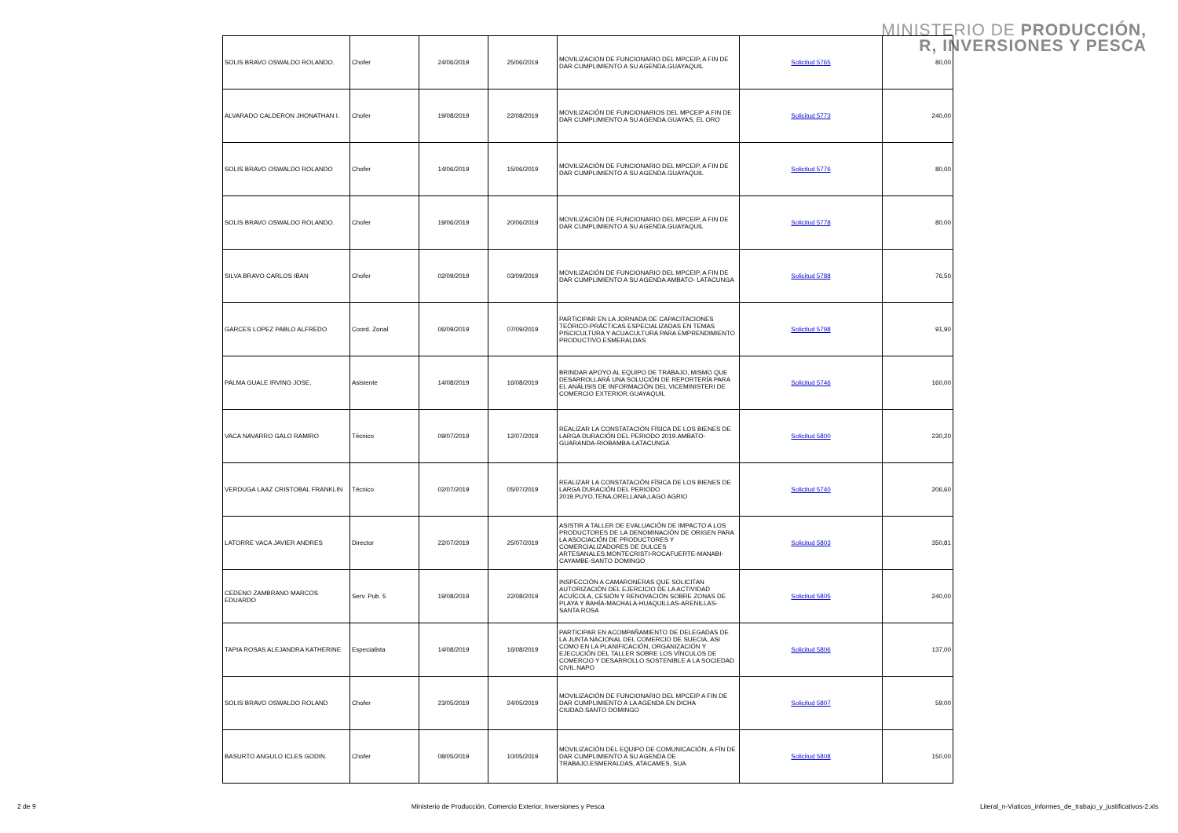MINISTERIO DE PRODUCCIÓN,
R, INVERSIONES Y PESCA
| SOLIS BRAVO OSWALDO ROLANDO. | Chofer | 24/06/2019 | 25/06/2019 | MOVILIZACIÓN DE FUNCIONARIO DEL MPCEIP, A FIN DE DAR CUMPLIMIENTO A SU AGENDA.GUAYAQUIL | Solicitud 5765 | 80,00 |
| ALVARADO CALDERON JHONATHAN I. | Chofer | 19/08/2019 | 22/08/2019 | MOVILIZACIÓN DE FUNCIONARIOS DEL MPCEIP A FIN DE DAR CUMPLIMIENTO A SU AGENDA.GUAYAS, EL ORO | Solicitud 5773 | 240,00 |
| SOLIS BRAVO OSWALDO ROLANDO | Chofer | 14/06/2019 | 15/06/2019 | MOVILIZACIÓN DE FUNCIONARIO DEL MPCEIP, A FIN DE DAR CUMPLIMIENTO A SU AGENDA.GUAYAQUIL | Solicitud 5776 | 80,00 |
| SOLIS BRAVO OSWALDO ROLANDO. | Chofer | 19/06/2019 | 20/06/2019 | MOVILIZACIÓN DE FUNCIONARIO DEL MPCEIP, A FIN DE DAR CUMPLIMIENTO A SU AGENDA.GUAYAQUIL | Solicitud 5778 | 80,00 |
| SILVA BRAVO CARLOS IBAN | Chofer | 02/09/2019 | 03/09/2019 | MOVILIZACIÓN DE FUNCIONARIO DEL MPCEIP, A FIN DE DAR CUMPLIMIENTO A SU AGENDA AMBATO- LATACUNGA | Solicitud 5788 | 76,50 |
| GARCES LOPEZ PABLO ALFREDO | Coord. Zonal | 06/09/2019 | 07/09/2019 | PARTICIPAR EN LA JORNADA DE CAPACITACIONES TEÓRICO-PRÁCTICAS ESPECIALIZADAS EN TEMAS PISCICULTURA Y ACUACULTURA PARA EMPRENDIMIENTO PRODUCTIVO.ESMERALDAS | Solicitud 5798 | 91,90 |
| PALMA GUALE IRVING JOSE, | Asistente | 14/08/2019 | 16/08/2019 | BRINDAR APOYO AL EQUIPO DE TRABAJO, MISMO QUE DESARROLLARÁ UNA SOLUCIÓN DE REPORTERÍA PARA EL ANÁLISIS DE INFORMACIÓN DEL VICEMINISTERI DE COMERCIO EXTERIOR.GUAYAQUIL | Solicitud 5746 | 160,00 |
| VACA NAVARRO GALO RAMIRO | Técnico | 09/07/2019 | 12/07/2019 | REALIZAR LA CONSTATACIÓN FÍSICA DE LOS BIENES DE LARGA DURACIÓN DEL PERIODO 2019.AMBATO-GUARANDA-RIOBAMBA-LATACUNGA | Solicitud 5800 | 230,20 |
| VERDUGA LAAZ CRISTOBAL FRANKLIN | Técnico | 02/07/2019 | 05/07/2019 | REALIZAR LA CONSTATACIÓN FÍSICA DE LOS BIENES DE LARGA DURACIÓN DEL PERIODO 2019.PUYO,TENA,ORELLANA,LAGO AGRIO | Solicitud 5740 | 206,60 |
| LATORRE VACA JAVIER ANDRES | Director | 22/07/2019 | 25/07/2019 | ASISTIR A TALLER DE EVALUACIÓN DE IMPACTO A LOS PRODUCTORES DE LA DENOMINACIÓN DE ORIGEN PARA LA ASOCIACIÓN DE PRODUCTORES Y COMERCIALIZADORES DE DULCES ARTESANALES.MONTECRISTI-ROCAFUERTE-MANABI-CAYAMBE-SANTO DOMINGO | Solicitud 5803 | 350,81 |
| CEDENO ZAMBRANO MARCOS EDUARDO | Serv. Pub. 5 | 19/08/2019 | 22/08/2019 | INSPECCIÓN A CAMARONERAS QUE SOLICITAN AUTORIZACIÓN DEL EJERCICIO DE LA ACTIVIDAD ACUÍCOLA, CESIÓN Y RENOVACIÓN SOBRE ZONAS DE PLAYA Y BAHÍA-MACHALA-HUAQUILLAS-ARENILLAS-SANTA ROSA | Solicitud 5805 | 240,00 |
| TAPIA ROSAS ALEJANDRA KATHERINE | Especialista | 14/08/2019 | 16/08/2019 | PARTICIPAR EN ACOMPAÑAMIENTO DE DELEGADAS DE LA JUNTA NACIONAL DEL COMERCIO DE SUECIA, ASI COMO EN LA PLANIFICACIÓN, ORGANIZACIÓN Y EJECUCIÓN DEL TALLER SOBRE LOS VÍNCULOS DE COMERCIO Y DESARROLLO SOSTENIBLE A LA SOCIEDAD CIVIL.NAPO | Solicitud 5806 | 137,00 |
| SOLIS BRAVO OSWALDO ROLAND | Chofer | 23/05/2019 | 24/05/2019 | MOVILIZACIÓN DE FUNCIONARIO DEL MPCEIP A FIN DE DAR CUMPLIMIENTO A LA AGENDA EN DICHA CIUDAD.SANTO DOMINGO | Solicitud 5807 | 59,00 |
| BASURTO ANGULO ICLES GODIN. | Chofer | 08/05/2019 | 10/05/2019 | MOVILIZACIÓN DEL EQUIPO DE COMUNICACIÓN, A FÍN DE DAR CUMPLIMIENTO A SU AGENDA DE TRABAJO.ESMERALDAS, ATACAMES, SUA | Solicitud 5808 | 150,00 |
2 de 9 Ministerio de Producción, Comercio Exterior, Inversiones y Pesca Literal_n-Viaticos_informes_de_trabajo_y_justificativos-2.xls